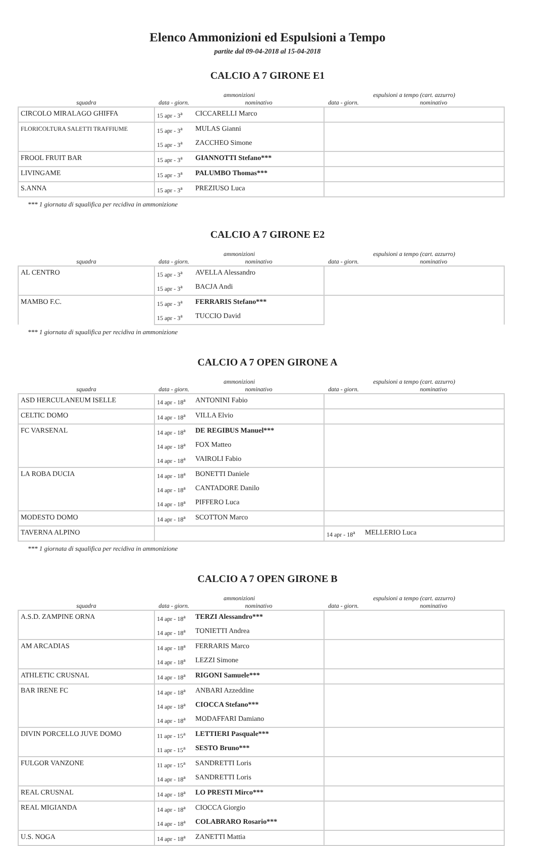Elenco Ammonizioni ed Espulsioni a Tempo
partite dal 09-04-2018 al 15-04-2018
CALCIO A 7 GIRONE E1
| | ammonizioni | | espulsioni a tempo (cart. azzurro) | |
| --- | --- | --- | --- | --- |
| squadra | data - giorn. | nominativo | data - giorn. | nominativo |
| CIRCOLO MIRALAGO GHIFFA | 15 apr - 3<sup>a</sup> | CICCARELLI Marco | | |
| FLORICOLTURA SALETTI TRAFFIUME | 15 apr - 3<sup>a</sup> | MULAS Gianni | | |
| | 15 apr - 3<sup>a</sup> | ZACCHEO Simone | | |
| FROOL FRUIT BAR | 15 apr - 3<sup>a</sup> | GIANNOTTI Stefano*** | | |
| LIVINGAME | 15 apr - 3<sup>a</sup> | PALUMBO Thomas*** | | |
| S.ANNA | 15 apr - 3<sup>a</sup> | PREZIUSO Luca | | |
*** 1 giornata di squalifica per recidiva in ammonizione
CALCIO A 7 GIRONE E2
| | ammonizioni | | espulsioni a tempo (cart. azzurro) | |
| --- | --- | --- | --- | --- |
| squadra | data - giorn. | nominativo | data - giorn. | nominativo |
| AL CENTRO | 15 apr - 3<sup>a</sup> | AVELLA Alessandro | | |
| | 15 apr - 3<sup>a</sup> | BACJA Andi | | |
| MAMBO F.C. | 15 apr - 3<sup>a</sup> | FERRARIS Stefano*** | | |
| | 15 apr - 3<sup>a</sup> | TUCCIO David | | |
*** 1 giornata di squalifica per recidiva in ammonizione
CALCIO A 7 OPEN GIRONE A
| | ammonizioni | | espulsioni a tempo (cart. azzurro) | |
| --- | --- | --- | --- | --- |
| squadra | data - giorn. | nominativo | data - giorn. | nominativo |
| ASD HERCULANEUM ISELLE | 14 apr - 18<sup>a</sup> | ANTONINI Fabio | | |
| CELTIC DOMO | 14 apr - 18<sup>a</sup> | VILLA Elvio | | |
| FC VARSENAL | 14 apr - 18<sup>a</sup> | DE REGIBUS Manuel*** | | |
| | 14 apr - 18<sup>a</sup> | FOX Matteo | | |
| | 14 apr - 18<sup>a</sup> | VAIROLI Fabio | | |
| LA ROBA DUCIA | 14 apr - 18<sup>a</sup> | BONETTI Daniele | | |
| | 14 apr - 18<sup>a</sup> | CANTADORE Danilo | | |
| | 14 apr - 18<sup>a</sup> | PIFFERO Luca | | |
| MODESTO DOMO | 14 apr - 18<sup>a</sup> | SCOTTON Marco | | |
| TAVERNA ALPINO | | | 14 apr - 18<sup>a</sup> | MELLERIO Luca |
*** 1 giornata di squalifica per recidiva in ammonizione
CALCIO A 7 OPEN GIRONE B
| | ammonizioni | | espulsioni a tempo (cart. azzurro) | |
| --- | --- | --- | --- | --- |
| squadra | data - giorn. | nominativo | data - giorn. | nominativo |
| A.S.D. ZAMPINE ORNA | 14 apr - 18<sup>a</sup> | TERZI Alessandro*** | | |
| | 14 apr - 18<sup>a</sup> | TONIETTI Andrea | | |
| AM ARCADIAS | 14 apr - 18<sup>a</sup> | FERRARIS Marco | | |
| | 14 apr - 18<sup>a</sup> | LEZZI Simone | | |
| ATHLETIC CRUSNAL | 14 apr - 18<sup>a</sup> | RIGONI Samuele*** | | |
| BAR IRENE FC | 14 apr - 18<sup>a</sup> | ANBARI Azzeddine | | |
| | 14 apr - 18<sup>a</sup> | CIOCCA Stefano*** | | |
| | 14 apr - 18<sup>a</sup> | MODAFFARI Damiano | | |
| DIVIN PORCELLO JUVE DOMO | 11 apr - 15<sup>a</sup> | LETTIERI Pasquale*** | | |
| | 11 apr - 15<sup>a</sup> | SESTO Bruno*** | | |
| FULGOR VANZONE | 11 apr - 15<sup>a</sup> | SANDRETTI Loris | | |
| | 14 apr - 18<sup>a</sup> | SANDRETTI Loris | | |
| REAL CRUSNAL | 14 apr - 18<sup>a</sup> | LO PRESTI Mirco*** | | |
| REAL MIGIANDA | 14 apr - 18<sup>a</sup> | CIOCCA Giorgio | | |
| | 14 apr - 18<sup>a</sup> | COLABRARO Rosario*** | | |
| U.S. NOGA | 14 apr - 18<sup>a</sup> | ZANETTI Mattia | | |